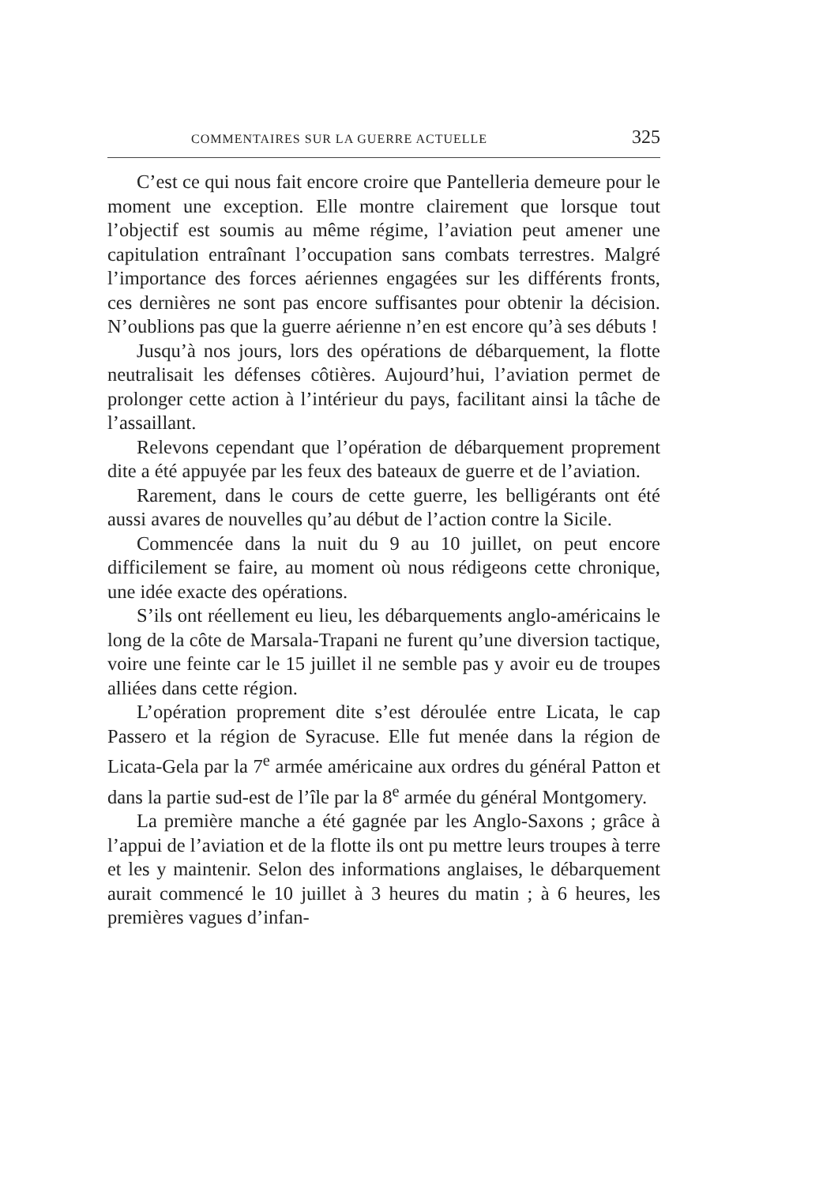COMMENTAIRES SUR LA GUERRE ACTUELLE 325
C’est ce qui nous fait encore croire que Pantelleria demeure pour le moment une exception. Elle montre clairement que lorsque tout l’objectif est soumis au même régime, l’aviation peut amener une capitulation entraînant l’occupation sans combats terrestres. Malgré l’importance des forces aériennes engagées sur les différents fronts, ces dernières ne sont pas encore suffisantes pour obtenir la décision. N’oublions pas que la guerre aérienne n’en est encore qu’à ses débuts !
Jusqu’à nos jours, lors des opérations de débarquement, la flotte neutralisait les défenses côtières. Aujourd’hui, l’aviation permet de prolonger cette action à l’intérieur du pays, facilitant ainsi la tâche de l’assaillant.
Relevons cependant que l’opération de débarquement proprement dite a été appuyée par les feux des bateaux de guerre et de l’aviation.
Rarement, dans le cours de cette guerre, les belligérants ont été aussi avares de nouvelles qu’au début de l’action contre la Sicile.
Commencée dans la nuit du 9 au 10 juillet, on peut encore difficilement se faire, au moment où nous rédigeons cette chronique, une idée exacte des opérations.
S’ils ont réellement eu lieu, les débarquements anglo-américains le long de la côte de Marsala-Trapani ne furent qu’une diversion tactique, voire une feinte car le 15 juillet il ne semble pas y avoir eu de troupes alliées dans cette région.
L’opération proprement dite s’est déroulée entre Licata, le cap Passero et la région de Syracuse. Elle fut menée dans la région de Licata-Gela par la 7<sup>e</sup> armée américaine aux ordres du général Patton et dans la partie sud-est de l’île par la 8<sup>e</sup> armée du général Montgomery.
La première manche a été gagnée par les Anglo-Saxons ; grâce à l’appui de l’aviation et de la flotte ils ont pu mettre leurs troupes à terre et les y maintenir. Selon des informations anglaises, le débarquement aurait commencé le 10 juillet à 3 heures du matin ; à 6 heures, les premières vagues d’infan-